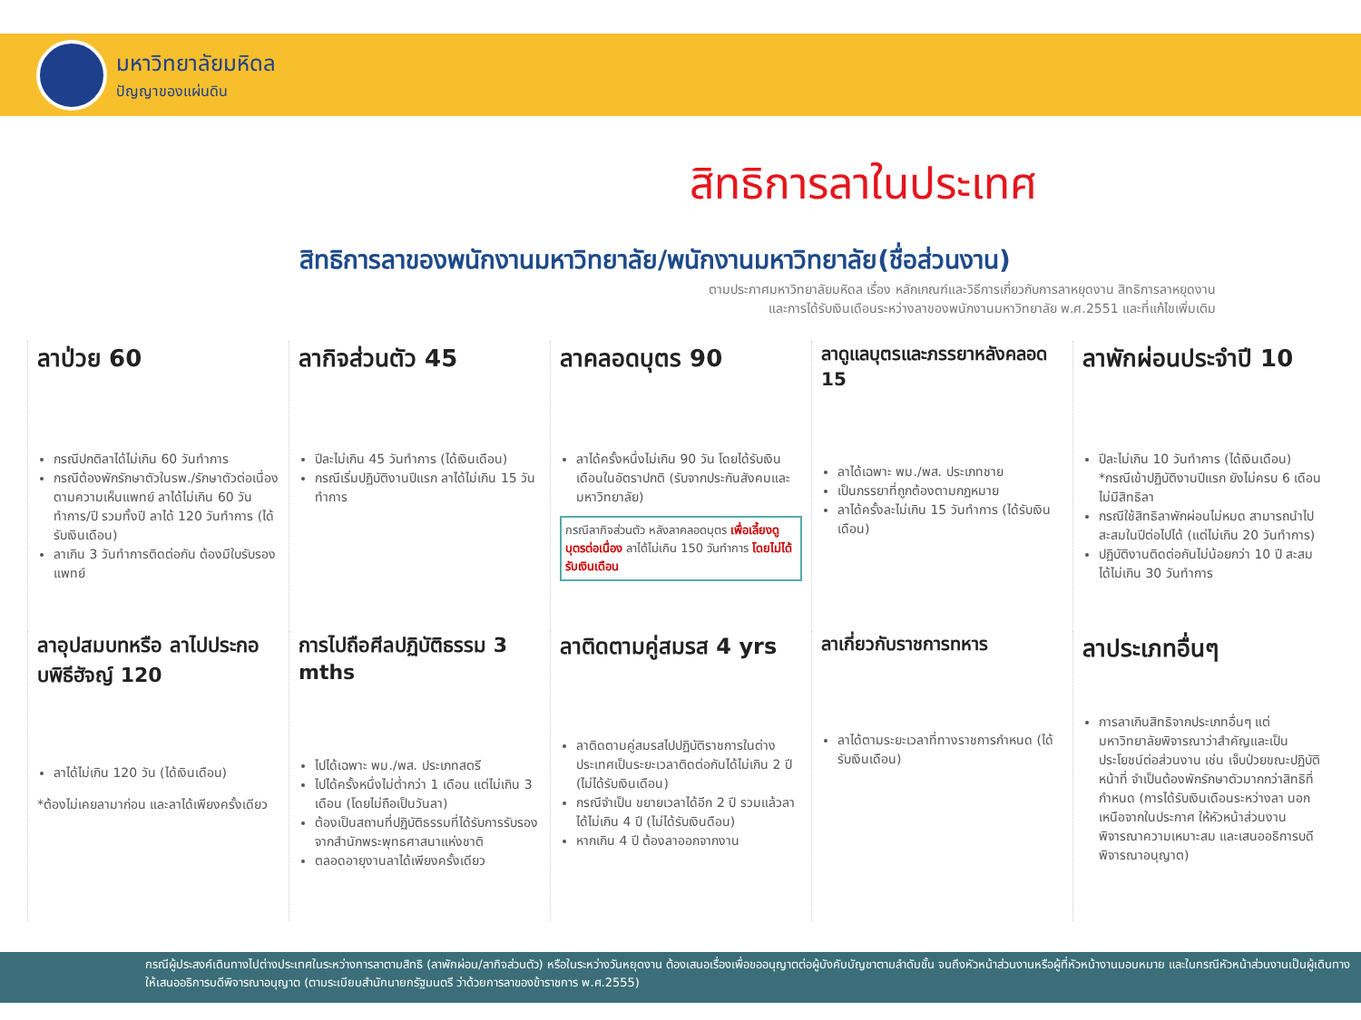มหาวิทยาลัยมหิดล
ปัญญาของแผ่นดิน
สิทธิการลาในประเทศ
สิทธิการลาของพนักงานมหาวิทยาลัย/พนักงานมหาวิทยาลัย(ชื่อส่วนงาน)
ตามประกาศมหาวิทยาลัยมหิดล เรื่อง หลักเกณฑ์และวิธีการเกี่ยวกับการลาหยุดงาน สิทธิการลาหยุดงาน
และการได้รับเงินเดือนระหว่างลาของพนักงานมหาวิทยาลัย พ.ศ.2551 และที่แก้ไขเพิ่มเติม
ลาป่วย 60
กรณีปกติลาได้ไม่เกิน 60 วันทำการ
กรณีต้องพักรักษาตัวในรพ./รักษาตัวต่อเนื่องตามความเห็นแพทย์ ลาได้ไม่เกิน 60 วันทำการ/ปี รวมทั้งปี ลาได้ 120 วันทำการ (ได้รับเงินเดือน)
ลาเกิน 3 วันทำการติดต่อกัน ต้องมีใบรับรองแพทย์
ลากิจส่วนตัว 45
ปีละไม่เกิน 45 วันทำการ (ได้เงินเดือน)
กรณีเริ่มปฏิบัติงานปีแรก ลาได้ไม่เกิน 15 วันทำการ
ลาคลอดบุตร 90
ลาได้ครั้งหนึ่งไม่เกิน 90 วัน โดยได้รับเงินเดือนในอัตราปกติ (รับจากประกันสังคมและมหาวิทยาลัย)
กรณีลากิจส่วนตัว หลังลาคลอดบุตร เพื่อเลี้ยงดูบุตรต่อเนื่อง ลาได้ไม่เกิน 150 วันทำการ โดยไม่ได้รับเงินเดือน
ลาดูแลบุตรและภรรยาหลังคลอด 15
ลาได้เฉพาะ พม./พส. ประเภทชาย
เป็นภรรยาที่ถูกต้องตามกฎหมาย
ลาได้ครั้งละไม่เกิน 15 วันทำการ (ได้รับเงินเดือน)
ลาพักผ่อนประจำปี 10
ปีละไม่เกิน 10 วันทำการ (ได้เงินเดือน) *กรณีเข้าปฏิบัติงานปีแรก ยังไม่ครบ 6 เดือน ไม่มีสิทธิลา
กรณีใช้สิทธิลาพักผ่อนไม่หมด สามารถนำไปสะสมในปีต่อไปได้ (แต่ไม่เกิน 20 วันทำการ)
ปฏิบัติงานติดต่อกันไม่น้อยกว่า 10 ปี สะสมได้ไม่เกิน 30 วันทำการ
ลาอุปสมบทหรือ ลาไปประกอบพิธีฮัจญ์ 120
ลาได้ไม่เกิน 120 วัน (ได้เงินเดือน)
*ต้องไม่เคยลามาก่อน และลาได้เพียงครั้งเดียว
การไปถือศีลปฏิบัติธรรม 3 mths
ไปได้เฉพาะ พม./พส. ประเภทสตรี
ไปได้ครั้งหนึ่งไม่ต่ำกว่า 1 เดือน แต่ไม่เกิน 3 เดือน (โดยไม่ถือเป็นวันลา)
ต้องเป็นสถานที่ปฏิบัติธรรมที่ได้รับการรับรองจากสำนักพระพุทธศาสนาแห่งชาติ
ตลอดอายุงานลาได้เพียงครั้งเดียว
ลาติดตามคู่สมรส 4 yrs
ลาติดตามคู่สมรสไปปฏิบัติราชการในต่างประเทศเป็นระยะเวลาติดต่อกันได้ไม่เกิน 2 ปี (ไม่ได้รับเงินเดือน)
กรณีจำเป็น ขยายเวลาได้อีก 2 ปี รวมแล้วลาได้ไม่เกิน 4 ปี (ไม่ได้รับเงินดือน)
หากเกิน 4 ปี ต้องลาออกจากงาน
ลาเกี่ยวกับราชการทหาร
ลาได้ตามระยะเวลาที่ทางราชการกำหนด (ได้รับเงินเดือน)
ลาประเภทอื่นๆ
การลาเกินสิทธิจากประเภทอื่นๆ แต่มหาวิทยาลัยพิจารณาว่าสำคัญและเป็นประโยชน์ต่อส่วนงาน เช่น เจ็บป่วยขณะปฏิบัติหน้าที่ จำเป็นต้องพักรักษาตัวมากกว่าสิทธิที่กำหนด (การได้รับเงินเดือนระหว่างลา นอกเหนือจากในประกาศ ให้หัวหน้าส่วนงานพิจารณาความเหมาะสม และเสนออธิการบดีพิจารณาอนุญาต)
กรณีผู้ประสงค์เดินทางไปต่างประเทศในระหว่างการลาตามสิทธิ (ลาพักผ่อน/ลากิจส่วนตัว) หรือในระหว่างวันหยุดงาน ต้องเสนอเรื่องเพื่อขออนุญาตต่อผู้บังคับบัญชาตามลำดับชั้น จนถึงหัวหน้าส่วนงานหรือผู้ที่หัวหน้างานมอบหมาย และในกรณีหัวหน้าส่วนงานเป็นผู้เดินทาง ให้เสนออธิการบดีพิจารณาอนุญาต (ตามระเบียบสำนักนายกรัฐมนตรี ว่าด้วยการลาของข้าราชการ พ.ศ.2555)